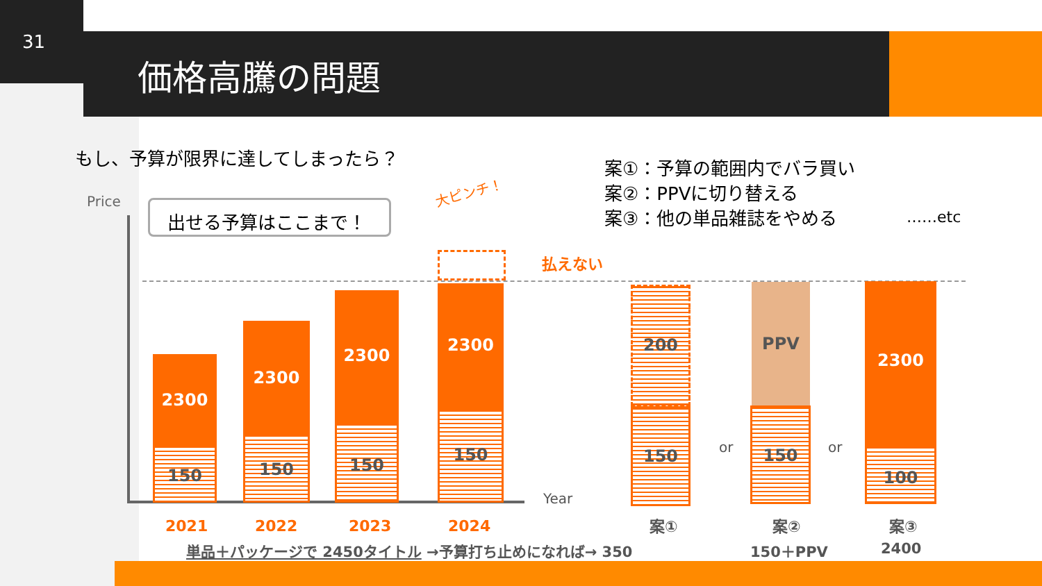31
価格高騰の問題
もし、予算が限界に達してしまったら？
案①：予算の範囲内でバラ買い
案②：PPVに切り替える
案③：他の単品雑誌をやめる
……etc
Price 出せる予算はここまで！
大ピンチ！
払えない
Year
2300
150
2300
150
2300
150
2300
150
2021 2022 2023 2024
200
150
or
PPV
150
or
2300
100
案① 案② 案③
単品＋パッケージで 2450タイトル →予算打ち止めになれば→ 350
150＋PPV 2400